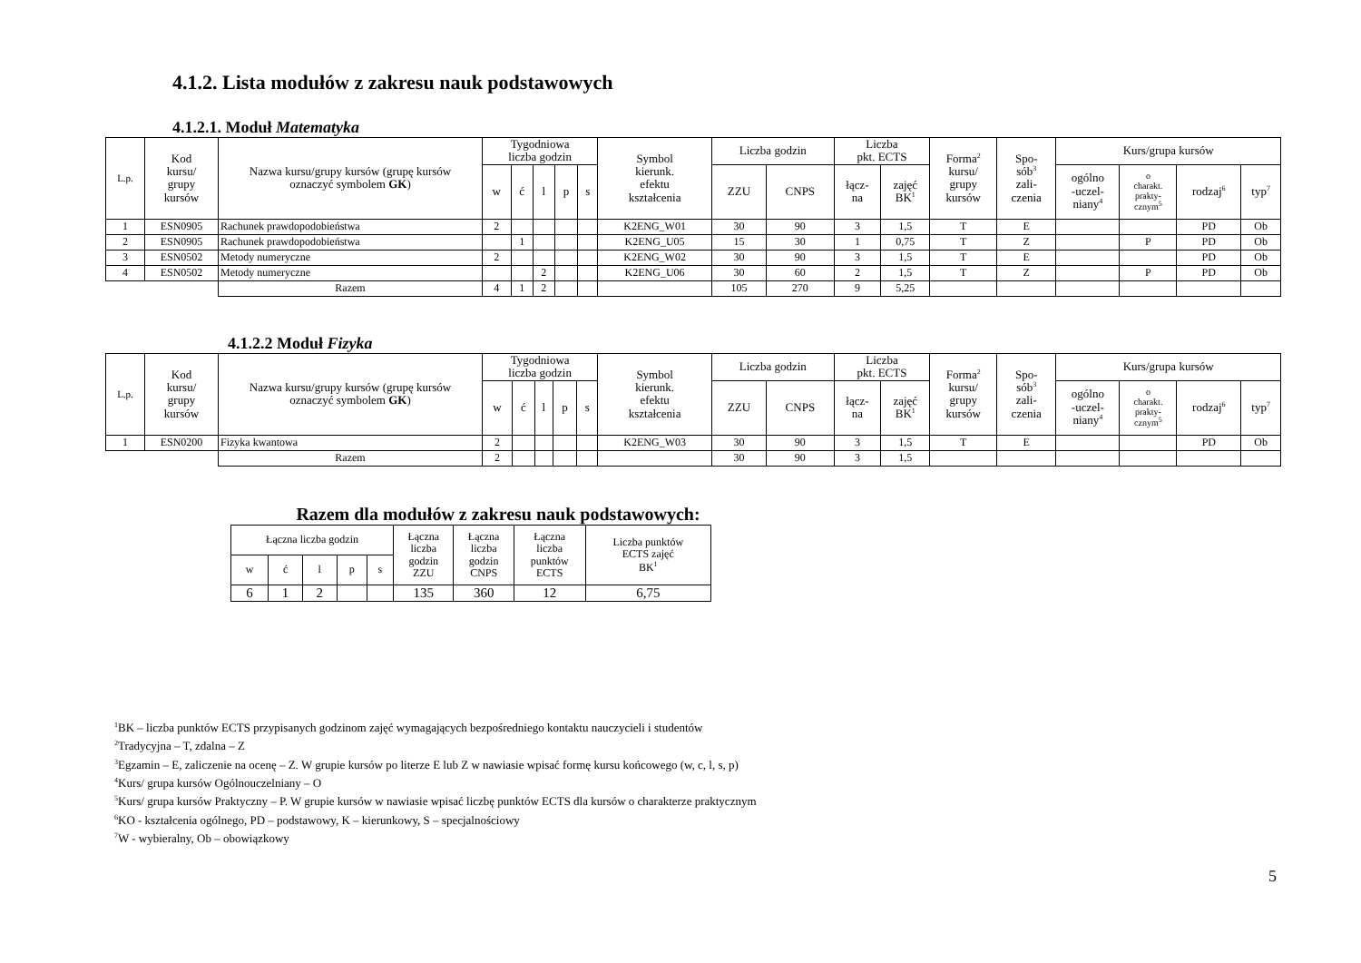4.1.2. Lista modułów z zakresu nauk podstawowych
4.1.2.1. Moduł Matematyka
| L.p. | Kod kursu/ grupy kursów | Nazwa kursu/grupy kursów (grupę kursów oznaczyć symbolem GK ) | Tygodniowa liczba godzin | | | | | Symbol kierunk. efektu kształcenia | Liczba godzin | | Liczba pkt. ECTS | | Forma<sup>2</sup> kursu/ grupy kursów | Spo- sób<sup>3</sup> zali- czenia | Kurs/grupa kursów | | | |
| --- | --- | --- | --- | --- | --- | --- | --- | --- | --- | --- | --- | --- | --- | --- | --- | --- | --- | --- |
| | | | w | ć | l | p | s | | ZZU | CNPS | łącz- na | zajęć BK<sup>1</sup> | | | ogólno -uczel- niany<sup>4</sup> | o charakt. prakty- cznym<sup>5</sup> | rodzaj<sup>6</sup> | typ<sup>7</sup> |
| 1 | ESN0905 | Rachunek prawdopodobieństwa | 2 | | | | | K2ENG_W01 | 30 | 90 | 3 | 1,5 | T | E | | | PD | Ob |
| 2 | ESN0905 | Rachunek prawdopodobieństwa | | 1 | | | | K2ENG_U05 | 15 | 30 | 1 | 0,75 | T | Z | | P | PD | Ob |
| 3 | ESN0502 | Metody numeryczne | 2 | | | | | K2ENG_W02 | 30 | 90 | 3 | 1,5 | T | E | | | PD | Ob |
| 4 | ESN0502 | Metody numeryczne | | | 2 | | | K2ENG_U06 | 30 | 60 | 2 | 1,5 | T | Z | | P | PD | Ob |
| | | Razem | 4 | 1 | 2 | | | | 105 | 270 | 9 | 5,25 | | | | | | |
4.1.2.2 Moduł Fizyka
| L.p. | Kod kursu/ grupy kursów | Nazwa kursu/grupy kursów (grupę kursów oznaczyć symbolem GK ) | Tygodniowa liczba godzin | | | | | Symbol kierunk. efektu kształcenia | Liczba godzin | | Liczba pkt. ECTS | | Forma<sup>2</sup> kursu/ grupy kursów | Spo- sób<sup>3</sup> zali- czenia | Kurs/grupa kursów | | | |
| --- | --- | --- | --- | --- | --- | --- | --- | --- | --- | --- | --- | --- | --- | --- | --- | --- | --- | --- |
| | | | w | ć | l | p | s | | ZZU | CNPS | łącz- na | zajęć BK<sup>1</sup> | | | ogólno -uczel- niany<sup>4</sup> | o charakt. prakty- cznym<sup>5</sup> | rodzaj<sup>6</sup> | typ<sup>7</sup> |
| 1 | ESN0200 | Fizyka kwantowa | 2 | | | | | K2ENG_W03 | 30 | 90 | 3 | 1,5 | T | E | | | PD | Ob |
| | | Razem | 2 | | | | | | 30 | 90 | 3 | 1,5 | | | | | | |
Razem dla modułów z zakresu nauk podstawowych:
| Łączna liczba godzin | | | | | Łączna liczba godzin ZZU | Łączna liczba godzin CNPS | Łączna liczba punktów ECTS | Liczba punktów ECTS zajęć BK<sup>1</sup> |
| --- | --- | --- | --- | --- | --- | --- | --- | --- |
| w | ć | l | p | s | | | | |
| 6 | 1 | 2 | | | 135 | 360 | 12 | 6,75 |
<sup>1</sup> BK – liczba punktów ECTS przypisanych godzinom zajęć wymagających bezpośredniego kontaktu nauczycieli i studentów
<sup>2</sup> Tradycyjna – T, zdalna – Z
<sup>3</sup> Egzamin – E, zaliczenie na ocenę – Z. W grupie kursów po literze E lub Z w nawiasie wpisać formę kursu końcowego (w, c, l, s, p)
<sup>4</sup> Kurs/ grupa kursów Ogólnouczelniany – O
<sup>5</sup> Kurs/ grupa kursów Praktyczny – P. W grupie kursów w nawiasie wpisać liczbę punktów ECTS dla kursów o charakterze praktycznym
<sup>6</sup> KO - kształcenia ogólnego, PD – podstawowy, K – kierunkowy, S – specjalnościowy
<sup>7</sup> W - wybieralny, Ob – obowiązkowy
5